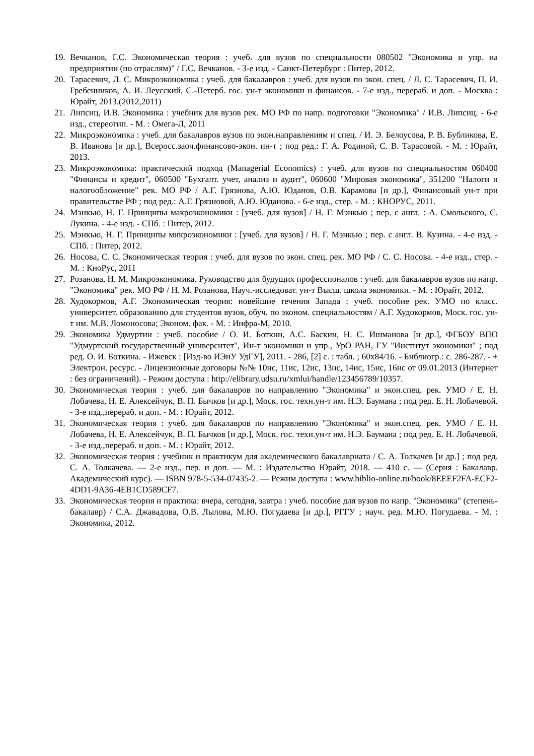19. Вечканов, Г.С. Экономическая теория : учеб. для вузов по специальности 080502 "Экономика и упр. на предприятии (по отраслям)" / Г.С. Вечканов. - 3-е изд. - Санкт-Петербург : Питер, 2012.
20. Тарасевич, Л. С. Микроэкономика : учеб. для бакалавров : учеб. для вузов по экон. спец. / Л. С. Тарасевич, П. И. Гребенников, А. И. Леусский, С.-Петерб. гос. ун-т экономики и финансов. - 7-е изд., перераб. и доп. - Москва : Юрайт, 2013.(2012,2011)
21. Липсиц, И.В. Экономика : учебник для вузов рек. МО РФ по напр. подготовки "Экономика" / И.В. Липсиц. - 6-е изд., стереотип. - М. : Омега-Л, 2011
22. Микроэкономика : учеб. для бакалавров вузов по экон.направлениям и спец. / И. Э. Белоусова, Р. В. Бубликова, Е. В. Иванова [и др.], Всеросс.заоч.финансово-экон. ин-т ; под ред.: Г. А. Родиной, С. В. Тарасовой. - М. : Юрайт, 2013.
23. Микроэкономика: практический подход (Managerial Economics) : учеб. для вузов по специальностям 060400 "Финансы и кредит", 060500 "Бухгалт. учет, анализ и аудит", 060600 "Мировая экономика", 351200 "Налоги и налогообложение" рек. МО РФ / А.Г. Грязнова, А.Ю. Юданов, О.В. Карамова [и др.], Финансовый ун-т при правительстве РФ ; под ред.: А.Г. Грязновой, А.Ю. Юданова. - 6-е изд., стер. - М. : КНОРУС, 2011.
24. Мэнкью, Н. Г. Принципы макроэкономики : [учеб. для вузов] / Н. Г. Мэнкью ; пер. с англ. : А. Смольского, С. Лукина. - 4-е изд. - СПб. : Питер, 2012.
25. Мэнкью, Н. Г. Принципы микроэкономики : [учеб. для вузов] / Н. Г. Мэнкью ; пер. с англ. В. Кузина. - 4-е изд. - СПб. : Питер, 2012.
26. Носова, С. С. Экономическая теория : учеб. для вузов по экон. спец. рек. МО РФ / С. С. Носова. - 4-е изд., стер. - М. : КноРус, 2011
27. Розанова, Н. М. Микроэкономика. Руководство для будущих профессионалов : учеб. для бакалавров вузов по напр. "Экономика" рек. МО РФ / Н. М. Розанова, Науч.-исследоват. ун-т Высш. школа экономики. - М. : Юрайт, 2012.
28. Худокормов, А.Г. Экономическая теория: новейшие течения Запада : учеб. пособие рек. УМО по класс. университет. образованию для студентов вузов, обуч. по эконом. специальностям / А.Г. Худокормов, Моск. гос. ун-т им. М.В. Ломоносова; Эконом. фак. - М. : Инфра-М, 2010.
29. Экономика Удмуртии : учеб. пособие / О. И. Боткин, А.С. Баскин, Н. С. Ишманова [и др.], ФГБОУ ВПО "Удмуртский государственный университет", Ин-т экономики и упр., УрО РАН, ГУ "Институт экономики" ; под ред. О. И. Боткина. - Ижевск : [Изд-во ИЭиУ УдГУ], 2011. - 286, [2] с. : табл. ; 60x84/16. - Библиогр.: с. 286-287. - + Электрон. ресурс. - Лицензионные договоры №№ 10ис, 11ис, 12ис, 13ис, 14ис, 15ис, 16ис от 09.01.2013 (Интернет : без ограничений). - Режим доступа : http://elibrary.udsu.ru/xmlui/handle/123456789/10357.
30. Экономическая теория : учеб. для бакалавров по направлению "Экономика" и экон.спец. рек. УМО / Е. Н. Лобачева, Н. Е. Алексейчук, В. П. Бычков [и др.], Моск. гос. техн.ун-т им. Н.Э. Баумана ; под ред. Е. Н. Лобачевой. - 3-е изд.,перераб. и доп. - М. : Юрайт, 2012.
31. Экономическая теория : учеб. для бакалавров по направлению "Экономика" и экон.спец. рек. УМО / Е. Н. Лобачева, Н. Е. Алексейчук, В. П. Бычков [и др.], Моск. гос. техн.ун-т им. Н.Э. Баумана ; под ред. Е. Н. Лобачевой. - 3-е изд.,перераб. и доп. - М. : Юрайт, 2012.
32. Экономическая теория : учебник и практикум для академического бакалавриата / С. А. Толкачев [и др.] ; под ред. С. А. Толкачева. — 2-е изд., пер. и доп. — М. : Издательство Юрайт, 2018. — 410 с. — (Серия : Бакалавр. Академический курс). — ISBN 978-5-534-07435-2. — Режим доступа : www.biblio-online.ru/book/8EEEF2FA-ECF2-4DD1-9A36-4EB1CD589CF7.
33. Экономическая теория и практика: вчера, сегодня, завтра : учеб. пособие для вузов по напр. "Экономика" (степень-бакалавр) / С.А. Джавадова, О.В. Лылова, М.Ю. Погудаева [и др.], РГГУ ; науч. ред. М.Ю. Погудаева. - М. : Экономика, 2012.